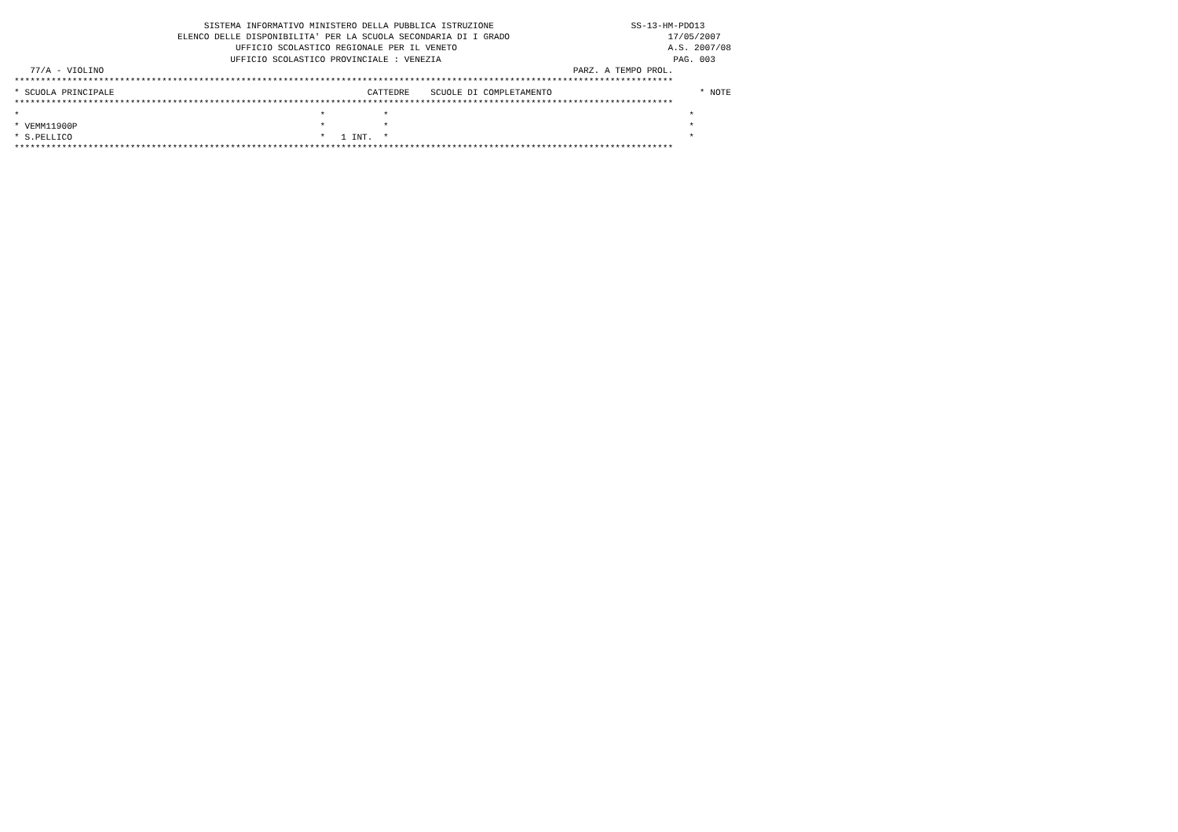SISTEMA INFORMATIVO MINISTERO DELLA PUBBLICA ISTRUZIONE                          SS-13-HM-PDO13
                               ELENCO DELLE DISPONIBILITA' PER LA SCUOLA SECONDARIA DI I GRADO                              17/05/2007
                                          UFFICIO SCOLASTICO REGIONALE PER IL VENETO                                        A.S. 2007/08
                                         UFFICIO SCOLASTICO PROVINCIALE : VENEZIA                                            PAG. 003
   77/A - VIOLINO                                                                                         PARZ. A TEMPO PROL.
*****************************************************************************************************************************
* SCUOLA PRINCIPALE                                                CATTEDRE    SCUOLE DI COMPLETAMENTO                            * NOTE
*****************************************************************************************************************************
*                                                         *           *                                                         *
* VEMM11900P                                              *           *                                                         *
* S.PELLICO                                               *   1 INT.  *                                                         *
*****************************************************************************************************************************